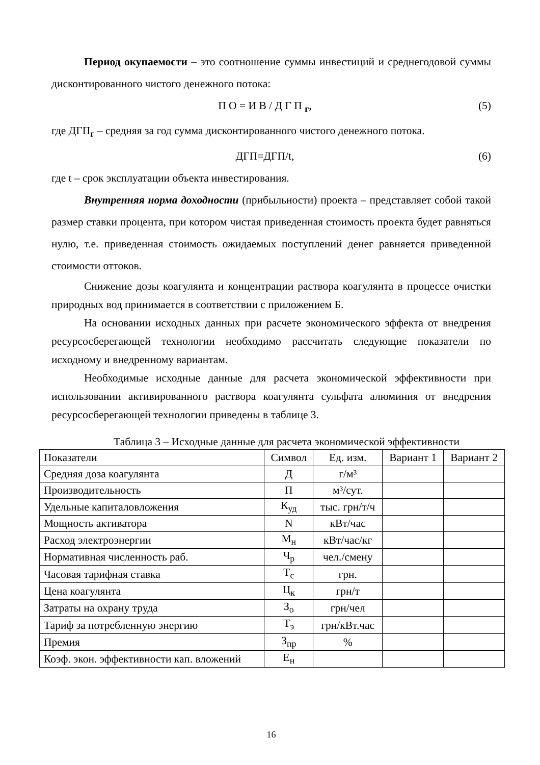Период окупаемости – это соотношение суммы инвестиций и среднегодовой суммы дисконтированного чистого денежного потока:
П О = И В / Д Г П <sub>г</sub>, (5)
где ДГП<sub>г</sub> – средняя за год сумма дисконтированного чистого денежного потока.
ДГП=ДГП/t, (6)
где t – срок эксплуатации объекта инвестирования.
Внутренняя норма доходности (прибыльности) проекта – представляет собой такой размер ставки процента, при котором чистая приведенная стоимость проекта будет равняться нулю, т.е. приведенная стоимость ожидаемых поступлений денег равняется приведенной стоимости оттоков.
Снижение дозы коагулянта и концентрации раствора коагулянта в процессе очистки природных вод принимается в соответствии с приложением Б.
На основании исходных данных при расчете экономического эффекта от внедрения ресурсосберегающей технологии необходимо рассчитать следующие показатели по исходному и внедренному вариантам.
Необходимые исходные данные для расчета экономической эффективности при использовании активированного раствора коагулянта сульфата алюминия от внедрения ресурсосберегающей технологии приведены в таблице 3.
Таблица 3 – Исходные данные для расчета экономической эффективности
| Показатели | Символ | Ед. изм. | Вариант 1 | Вариант 2 |
| Средняя доза коагулянта | Д | г/м³ | | |
| Производительность | П | м³/сут. | | |
| Удельные капиталовложения | К<sub>уд</sub> | тыс. грн/т/ч | | |
| Мощность активатора | N | кВт/час | | |
| Расход электроэнергии | М<sub>н</sub> | кВт/час/кг | | |
| Нормативная численность раб. | Ч<sub>р</sub> | чел./смену | | |
| Часовая тарифная ставка | Т<sub>с</sub> | грн. | | |
| Цена коагулянта | Ц<sub>к</sub> | грн/т | | |
| Затраты на охрану труда | З<sub>о</sub> | грн/чел | | |
| Тариф за потребленную энергию | Т<sub>э</sub> | грн/кВт.час | | |
| Премия | З<sub>пр</sub> | % | | |
| Коэф. экон. эффективности кап. вложений | Е<sub>н</sub> | | | |
16